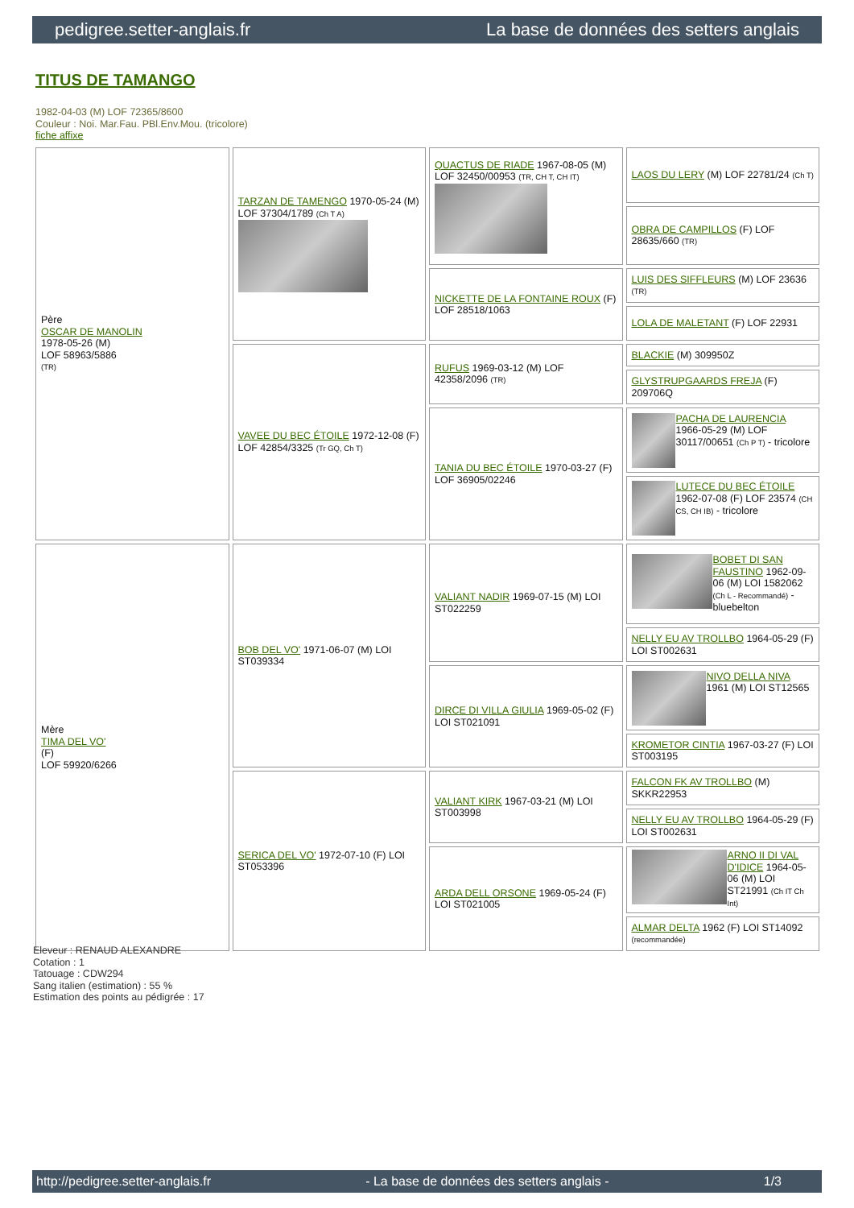pedigree.setter-anglais.fr La base de données des setters anglais
TITUS DE TAMANGO
1982-04-03 (M) LOF 72365/8600
Couleur : Noi. Mar.Fau. PBl.Env.Mou. (tricolore)
fiche affixe
| Père OSCAR DE MANOLIN 1978-05-26 (M) LOF 58963/5886 (TR) | TARZAN DE TAMENGO 1970-05-24 (M) LOF 37304/1789 (Ch T A) | QUACTUS DE RIADE 1967-08-05 (M) LOF 32450/00953 (TR, CH T, CH IT) | LAOS DU LERY (M) LOF 22781/24 (Ch T) |
| | | | OBRA DE CAMPILLOS (F) LOF 28635/660 (TR) |
| | | NICKETTE DE LA FONTAINE ROUX (F) LOF 28518/1063 | LUIS DES SIFFLEURS (M) LOF 23636 (TR) |
| | | | LOLA DE MALETANT (F) LOF 22931 |
| | VAVEE DU BEC ÉTOILE 1972-12-08 (F) LOF 42854/3325 (Tr GQ, Ch T) | RUFUS 1969-03-12 (M) LOF 42358/2096 (TR) | BLACKIE (M) 309950Z |
| | | | GLYSTRUPGAARDS FREJA (F) 209706Q |
| | | TANIA DU BEC ÉTOILE 1970-03-27 (F) LOF 36905/02246 | PACHA DE LAURENCIA 1966-05-29 (M) LOF 30117/00651 (Ch P T) - tricolore |
| | | | LUTECE DU BEC ÉTOILE 1962-07-08 (F) LOF 23574 (CH CS, CH IB) - tricolore |
| Mère TIMA DEL VO' (F) LOF 59920/6266 | BOB DEL VO' 1971-06-07 (M) LOI ST039334 | VALIANT NADIR 1969-07-15 (M) LOI ST022259 | BOBET DI SAN FAUSTINO 1962-09-06 (M) LOI 1582062 (Ch L - Recommandé) - bluebelton |
| | | | NELLY EU AV TROLLBO 1964-05-29 (F) LOI ST002631 |
| | | DIRCE DI VILLA GIULIA 1969-05-02 (F) LOI ST021091 | NIVO DELLA NIVA 1961 (M) LOI ST12565 |
| | | | KROMETOR CINTIA 1967-03-27 (F) LOI ST003195 |
| | SERICA DEL VO' 1972-07-10 (F) LOI ST053396 | VALIANT KIRK 1967-03-21 (M) LOI ST003998 | FALCON FK AV TROLLBO (M) SKKR22953 |
| | | | NELLY EU AV TROLLBO 1964-05-29 (F) LOI ST002631 |
| | | ARDA DELL ORSONE 1969-05-24 (F) LOI ST021005 | ARNO II DI VAL D'IDICE 1964-05-06 (M) LOI ST21991 (Ch IT Ch Int) |
| | | | ALMAR DELTA 1962 (F) LOI ST14092 (recommandée) |
Eleveur : RENAUD ALEXANDRE
Cotation : 1
Tatouage : CDW294
Sang italien (estimation) : 55 %
Estimation des points au pédigrée : 17
http://pedigree.setter-anglais.fr - La base de données des setters anglais - 1/3